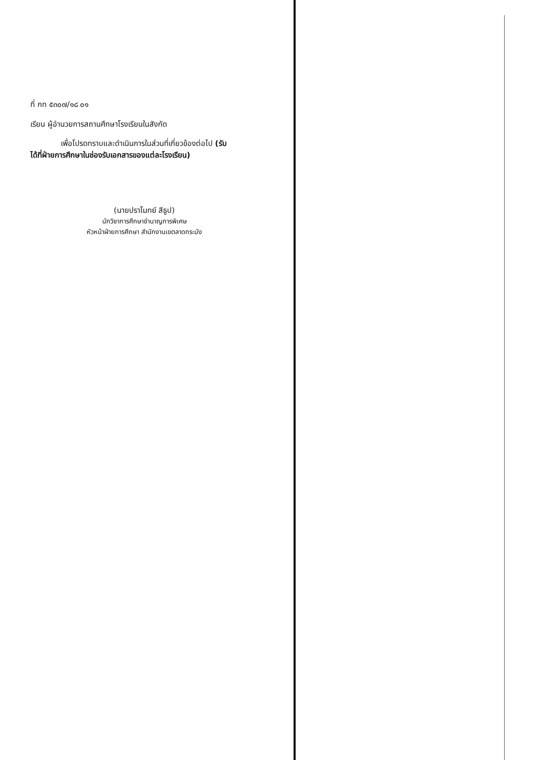ที่ กท ๕๓๐๗/๑๘ ๐๑
เรียน ผู้อำนวยการสถานศึกษาโรงเรียนในสังกัด
เพื่อโปรดทราบและดำเนินการในส่วนที่เกี่ยวข้องต่อไป (รับได้ที่ฝ่ายการศึกษาในช่องรับเอกสารของแต่ละโรงเรียน)
(นายปราโมทย์ สีธูป)
นักวิชาการศึกษาชำนาญการพิเศษ
หัวหน้าฝ่ายการศึกษา สำนักงานเขตลาดกระบัง